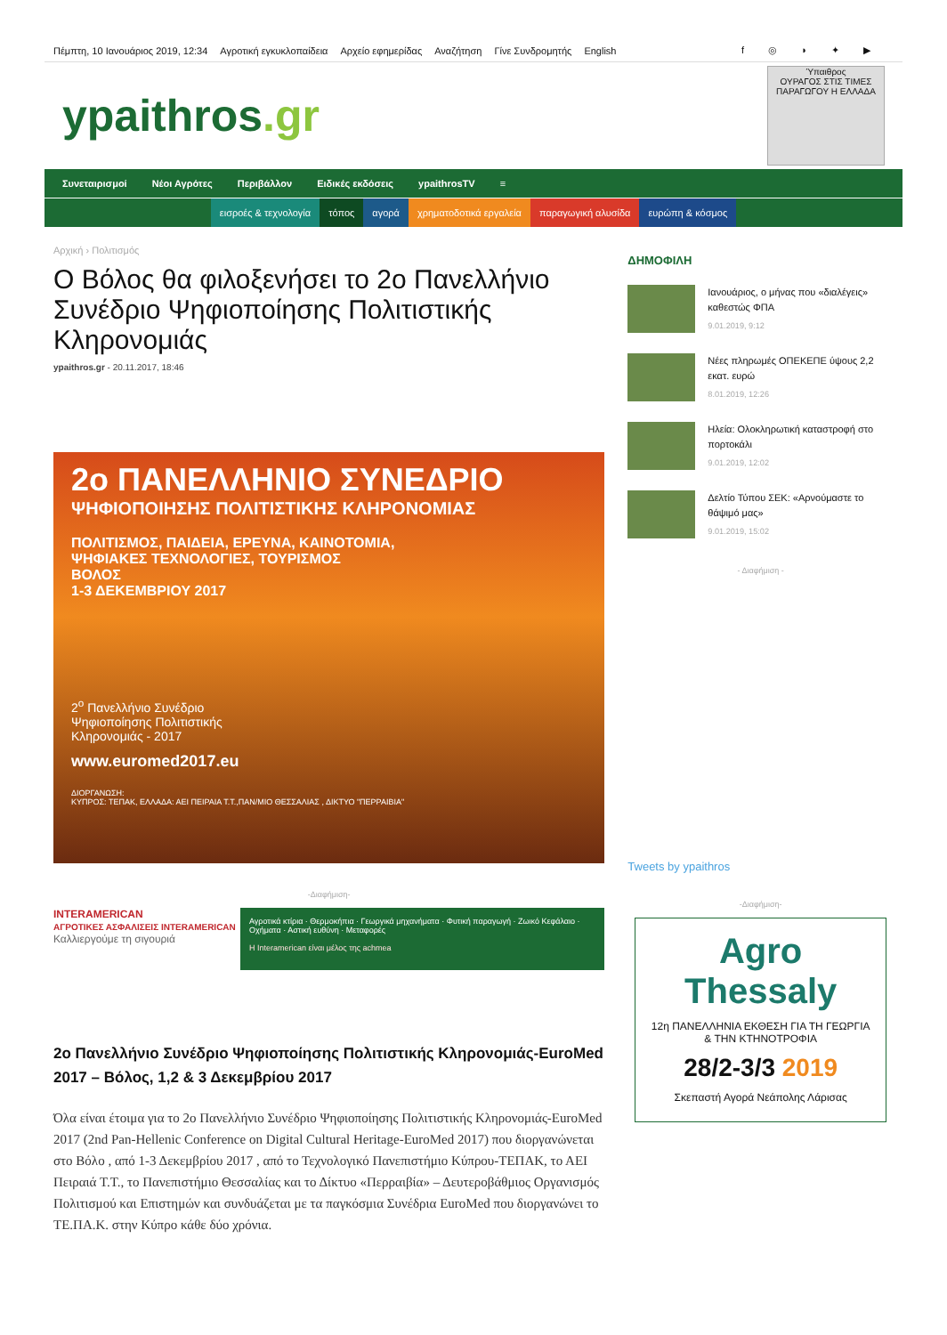Πέμπτη, 10 Ιανουάριος 2019, 12:34 Αγροτική εγκυκλοπαίδεια Αρχείο εφημερίδας Αναζήτηση Γίνε Συνδρομητής English f ◎ ◗ ✦ ▶
ypaithros.gr
Ύπαιθρος
ΟΥΡΑΓΟΣ ΣΤΙΣ ΤΙΜΕΣ ΠΑΡΑΓΩΓΟΥ Η ΕΛΛΑΔΑ
Συνεταιρισμοί Νέοι Αγρότες Περιβάλλον Ειδικές εκδόσεις ypaithrosTV ≡
εισροές & τεχνολογία τόπος αγορά χρηματοδοτικά εργαλεία παραγωγική αλυσίδα ευρώπη & κόσμος
Αρχική › Πολιτισμός
Ο Βόλος θα φιλοξενήσει το 2ο Πανελλήνιο Συνέδριο Ψηφιοποίησης Πολιτιστικής Κληρονομιάς
ypaithros.gr - 20.11.2017, 18:46
2ο ΠΑΝΕΛΛΗΝΙΟ ΣΥΝΕΔΡΙΟ
ΨΗΦΙΟΠΟΙΗΣΗΣ ΠΟΛΙΤΙΣΤΙΚΗΣ ΚΛΗΡΟΝΟΜΙΑΣ
ΠΟΛΙΤΙΣΜΟΣ, ΠΑΙΔΕΙΑ, ΕΡΕΥΝΑ, ΚΑΙΝΟΤΟΜΙΑ,
ΨΗΦΙΑΚΕΣ ΤΕΧΝΟΛΟΓΙΕΣ, ΤΟΥΡΙΣΜΟΣ
ΒΟΛΟΣ
1-3 ΔΕΚΕΜΒΡΙΟΥ 2017
2<sup>ο</sup> Πανελλήνιο Συνέδριο
Ψηφιοποίησης Πολιτιστικής
Κληρονομιάς - 2017
www.euromed2017.eu
ΔΙΟΡΓΑΝΩΣΗ:
ΚΥΠΡΟΣ: ΤΕΠΑΚ, ΕΛΛΑΔΑ: ΑΕΙ ΠΕΙΡΑΙΑ Τ.Τ.,ΠΑΝ/ΜΙΟ ΘΕΣΣΑΛΙΑΣ , ΔΙΚΤΥΟ "ΠΕΡΡΑΙΒΙΑ"
-Διαφήμιση-
INTERAMERICAN
ΑΓΡΟΤΙΚΕΣ ΑΣΦΑΛΙΣΕΙΣ INTERAMERICAN
Καλλιεργούμε τη σιγουριά
Αγροτικά κτίρια · Θερμοκήπια · Γεωργικά μηχανήματα · Φυτική παραγωγή · Ζωικό Κεφάλαιο · Οχήματα · Αστική ευθύνη · Μεταφορές
Η Interamerican είναι μέλος της achmea
2ο Πανελλήνιο Συνέδριο Ψηφιοποίησης Πολιτιστικής Κληρονομιάς-EuroMed 2017 – Βόλος, 1,2 & 3 Δεκεμβρίου 2017
Όλα είναι έτοιμα για το 2ο Πανελλήνιο Συνέδριο Ψηφιοποίησης Πολιτιστικής Κληρονομιάς-EuroMed 2017 (2nd Pan-Hellenic Conference on Digital Cultural Heritage-EuroMed 2017) που διοργανώνεται στο Βόλο , από 1-3 Δεκεμβρίου 2017 , από το Τεχνολογικό Πανεπιστήμιο Κύπρου-ΤΕΠΑΚ, το ΑΕΙ Πειραιά Τ.Τ., το Πανεπιστήμιο Θεσσαλίας και το Δίκτυο «Περραιβία» – Δευτεροβάθμιος Οργανισμός Πολιτισμού και Επιστημών και συνδυάζεται με τα παγκόσμια Συνέδρια EuroMed που διοργανώνει το ΤΕ.ΠΑ.Κ. στην Κύπρο κάθε δύο χρόνια.
ΔΗΜΟΦΙΛΗ
Ιανουάριος, ο μήνας που «διαλέγεις» καθεστώς ΦΠΑ
9.01.2019, 9:12
Νέες πληρωμές ΟΠΕΚΕΠΕ ύψους 2,2 εκατ. ευρώ
8.01.2019, 12:26
Ηλεία: Ολοκληρωτική καταστροφή στο πορτοκάλι
9.01.2019, 12:02
Δελτίο Τύπου ΣΕΚ: «Αρνούμαστε το θάψιμό μας»
9.01.2019, 15:02
- Διαφήμιση -
Tweets by ypaithros
-Διαφήμιση-
Agro Thessaly
12η ΠΑΝΕΛΛΗΝΙΑ ΕΚΘΕΣΗ ΓΙΑ ΤΗ ΓΕΩΡΓΙΑ & ΤΗΝ ΚΤΗΝΟΤΡΟΦΙΑ
28/2-3/3 2019
Σκεπαστή Αγορά Νεάπολης Λάρισας